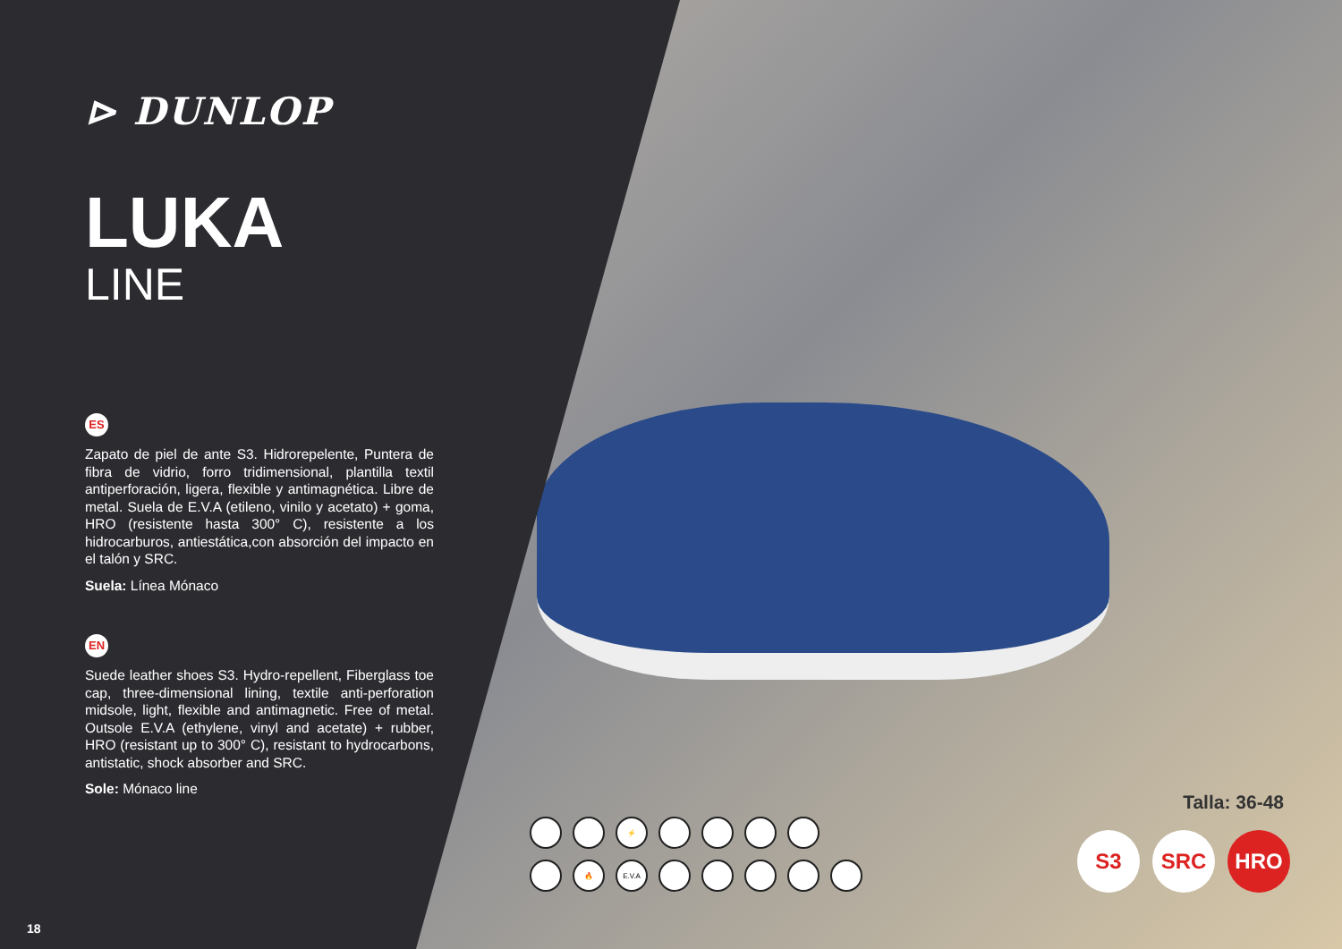⊳ DUNLOP
LUKA
LINE
ES
Zapato de piel de ante S3. Hidrorepelente, Puntera de fibra de vidrio, forro tridimensional, plantilla textil antiperforación, ligera, flexible y antimagnética. Libre de metal. Suela de E.V.A (etileno, vinilo y acetato) + goma, HRO (resistente hasta 300° C), resistente a los hidrocarburos, antiestática,con absorción del impacto en el talón y SRC.
Suela: Línea Mónaco
EN
Suede leather shoes S3. Hydro-repellent, Fiberglass toe cap, three-dimensional lining, textile anti-perforation midsole, light, flexible and antimagnetic. Free of metal. Outsole E.V.A (ethylene, vinyl and acetate) + rubber, HRO (resistant up to 300° C), resistant to hydrocarbons, antistatic, shock absorber and SRC.
Sole: Mónaco line
⚡
🔥
E.V.A
Talla: 36-48
S3 SRC HRO
18